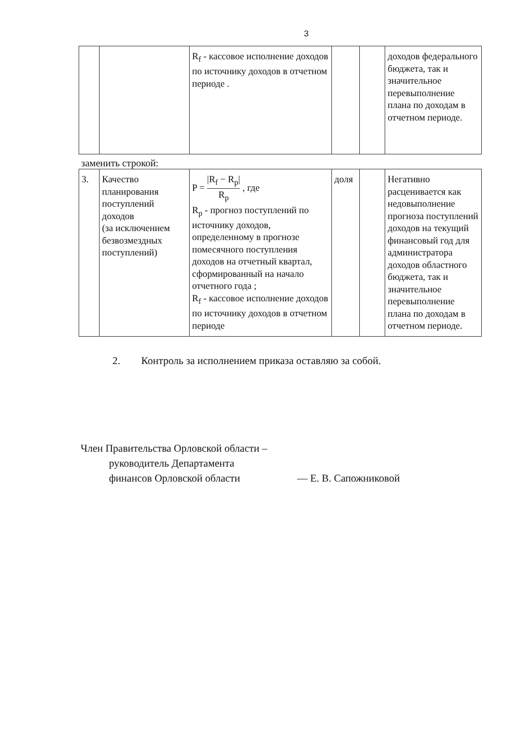3
| | | R<sub>f</sub> - кассовое исполнение доходов по источнику доходов в отчетном периоде . | | | доходов федерального бюджета, так и значительное перевыполнение плана по доходам в отчетном периоде. |
заменить строкой:
| 3. | Качество планирования поступлений доходов (за исключением безвозмездных поступлений) | P = /R<sub>f</sub> − R<sub>p</sub>/ R<sub>p</sub> , где R<sub>p</sub> - прогноз поступлений по источнику доходов, определенному в прогнозе помесячного поступления доходов на отчетный квартал, сформированный на начало отчетного года ; R<sub>f</sub> - кассовое исполнение доходов по источнику доходов в отчетном периоде | доля | | Негативно расценивается как недовыполнение прогноза поступлений доходов на текущий финансовый год для администратора доходов областного бюджета, так и значительное перевыполнение плана по доходам в отчетном периоде. |
2. Контроль за исполнением приказа оставляю за собой.
Член Правительства Орловской области –
руководитель Департамента
финансов Орловской области
— Е. В. Сапожниковой